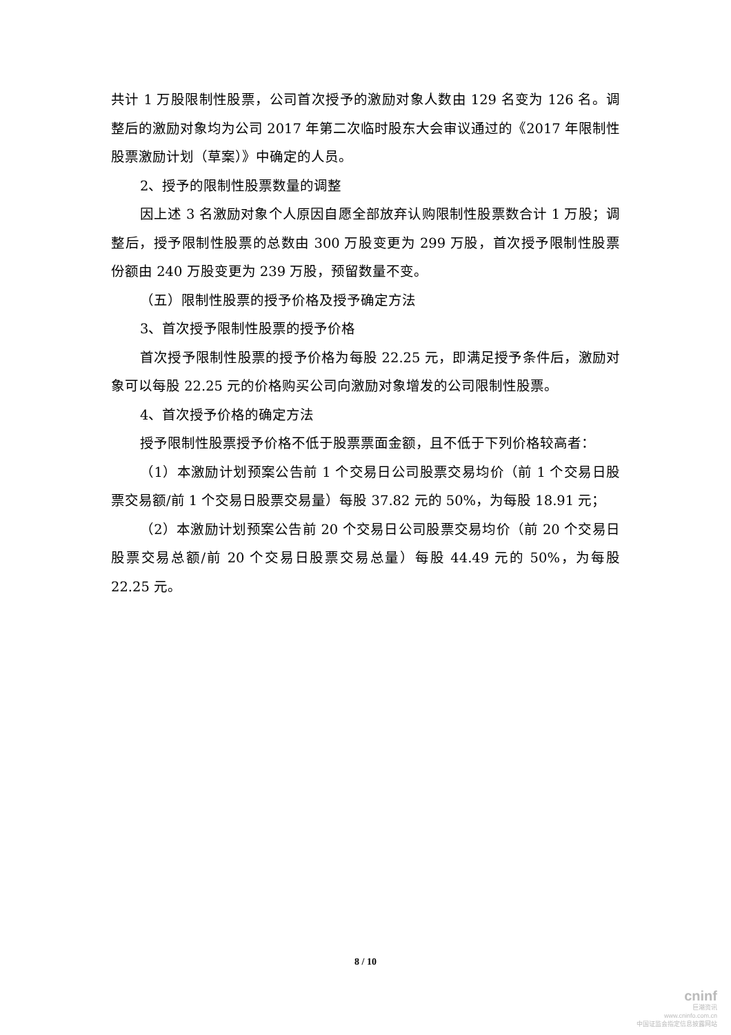共计 1 万股限制性股票，公司首次授予的激励对象人数由 129 名变为 126 名。调整后的激励对象均为公司 2017 年第二次临时股东大会审议通过的《2017 年限制性股票激励计划（草案）》中确定的人员。
2、授予的限制性股票数量的调整
因上述 3 名激励对象个人原因自愿全部放弃认购限制性股票数合计 1 万股；调整后，授予限制性股票的总数由 300 万股变更为 299 万股，首次授予限制性股票份额由 240 万股变更为 239 万股，预留数量不变。
（五）限制性股票的授予价格及授予确定方法
3、首次授予限制性股票的授予价格
首次授予限制性股票的授予价格为每股 22.25 元，即满足授予条件后，激励对象可以每股 22.25 元的价格购买公司向激励对象增发的公司限制性股票。
4、首次授予价格的确定方法
授予限制性股票授予价格不低于股票票面金额，且不低于下列价格较高者：
（1）本激励计划预案公告前 1 个交易日公司股票交易均价（前 1 个交易日股票交易额/前 1 个交易日股票交易量）每股 37.82 元的 50%，为每股 18.91 元；
（2）本激励计划预案公告前 20 个交易日公司股票交易均价（前 20 个交易日股票交易总额/前 20 个交易日股票交易总量）每股 44.49 元的 50%，为每股 22.25 元。
8 / 10
cninf
巨潮资讯
www.cninfo.com.cn
中国证监会指定信息披露网站